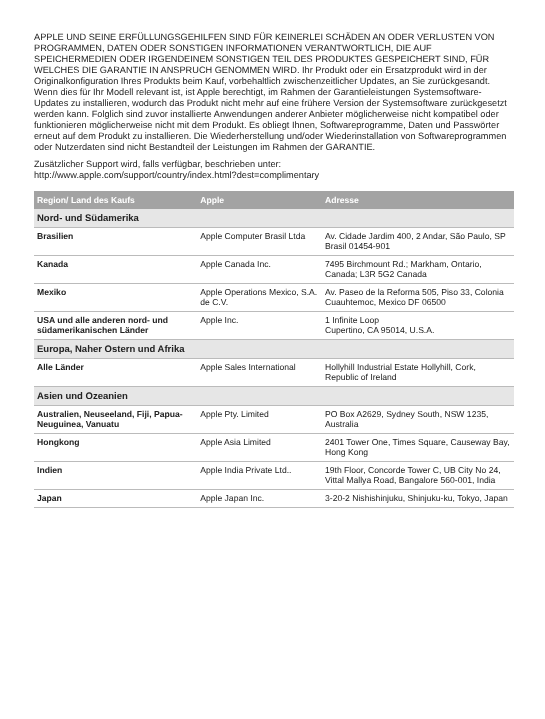APPLE UND SEINE ERFÜLLUNGSGEHILFEN SIND FÜR KEINERLEI SCHÄDEN AN ODER VERLUSTEN VON PROGRAMMEN, DATEN ODER SONSTIGEN INFORMATIONEN VERANTWORTLICH, DIE AUF SPEICHERMEDIEN ODER IRGENDEINEM SONSTIGEN TEIL DES PRODUKTES GESPEICHERT SIND, FÜR WELCHES DIE GARANTIE IN ANSPRUCH GENOMMEN WIRD. Ihr Produkt oder ein Ersatzprodukt wird in der Originalkonfiguration Ihres Produkts beim Kauf, vorbehaltlich zwischenzeitlicher Updates, an Sie zurückgesandt. Wenn dies für Ihr Modell relevant ist, ist Apple berechtigt, im Rahmen der Garantieleistungen Systemsoftware-Updates zu installieren, wodurch das Produkt nicht mehr auf eine frühere Version der Systemsoftware zurückgesetzt werden kann. Folglich sind zuvor installierte Anwendungen anderer Anbieter möglicherweise nicht kompatibel oder funktionieren möglicherweise nicht mit dem Produkt. Es obliegt Ihnen, Softwareprogramme, Daten und Passwörter erneut auf dem Produkt zu installieren. Die Wiederherstellung und/oder Wiederinstallation von Softwareprogrammen oder Nutzerdaten sind nicht Bestandteil der Leistungen im Rahmen der GARANTIE.
Zusätzlicher Support wird, falls verfügbar, beschrieben unter:
http://www.apple.com/support/country/index.html?dest=complimentary
| Region/ Land des Kaufs | Apple | Adresse |
| --- | --- | --- |
| Nord- und Südamerika | | |
| Brasilien | Apple Computer Brasil Ltda | Av. Cidade Jardim 400, 2 Andar, São Paulo, SP Brasil 01454-901 |
| Kanada | Apple Canada Inc. | 7495 Birchmount Rd.; Markham, Ontario, Canada; L3R 5G2 Canada |
| Mexiko | Apple Operations Mexico, S.A. de C.V. | Av. Paseo de la Reforma 505, Piso 33, Colonia Cuauhtemoc, Mexico DF 06500 |
| USA und alle anderen nord- und südamerikanischen Länder | Apple Inc. | 1 Infinite Loop Cupertino, CA 95014, U.S.A. |
| Europa, Naher Ostern und Afrika | | |
| Alle Länder | Apple Sales International | Hollyhill Industrial Estate Hollyhill, Cork, Republic of Ireland |
| Asien und Ozeanien | | |
| Australien, Neuseeland, Fiji, Papua-Neuguinea, Vanuatu | Apple Pty. Limited | PO Box A2629, Sydney South, NSW 1235, Australia |
| Hongkong | Apple Asia Limited | 2401 Tower One, Times Square, Causeway Bay, Hong Kong |
| Indien | Apple India Private Ltd.. | 19th Floor, Concorde Tower C, UB City No 24, Vittal Mallya Road, Bangalore 560-001, India |
| Japan | Apple Japan Inc. | 3-20-2 Nishishinjuku, Shinjuku-ku, Tokyo, Japan |